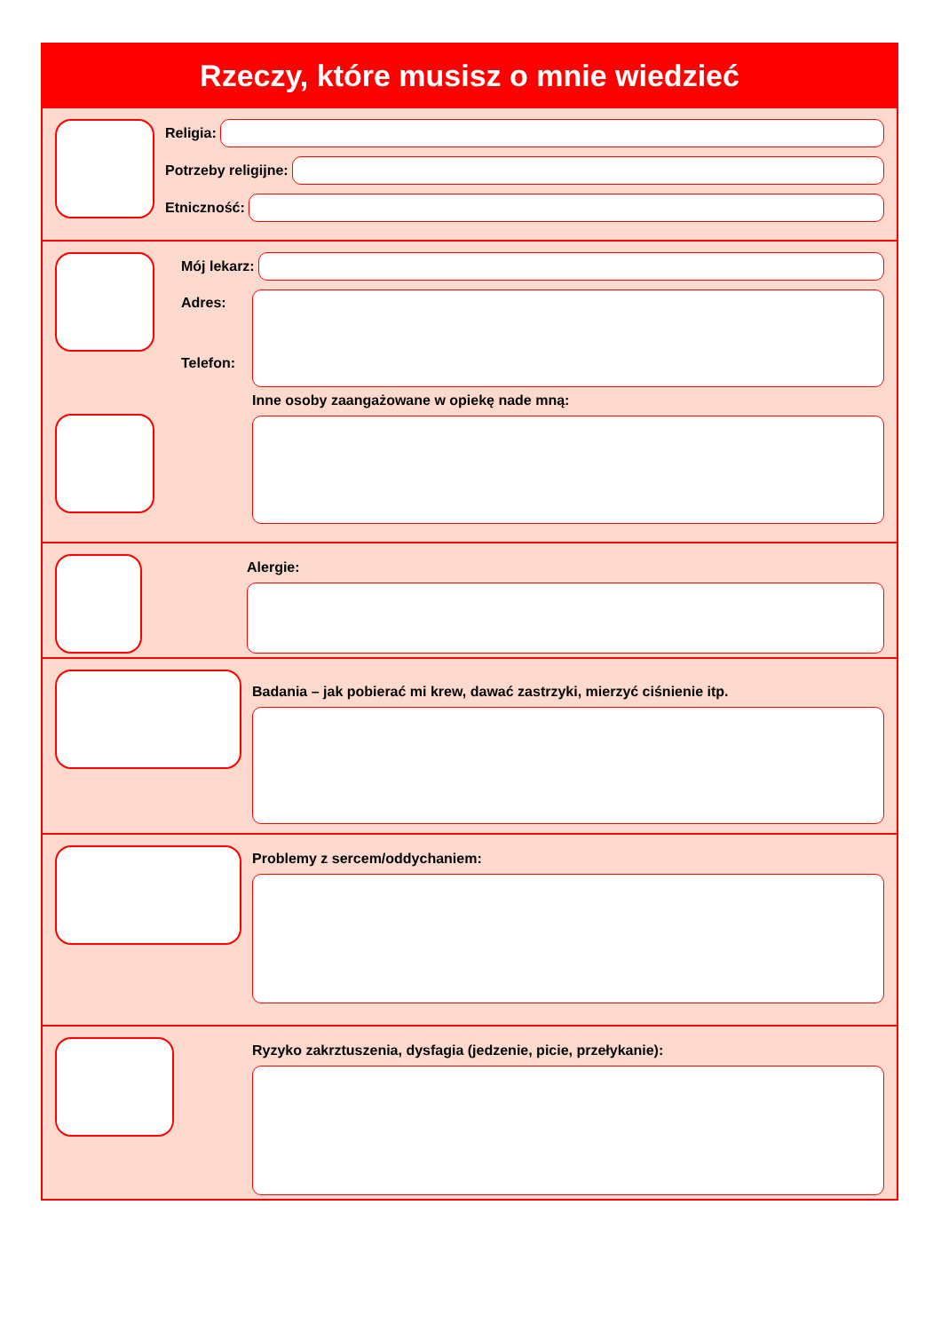Rzeczy, które musisz o mnie wiedzieć
Religia:
Potrzeby religijne:
Etniczność:
Mój lekarz:
Adres:
Telefon:
Inne osoby zaangażowane w opiekę nade mną:
Alergie:
Badania – jak pobierać mi krew, dawać zastrzyki, mierzyć ciśnienie itp.
Problemy z sercem/oddychaniem:
Ryzyko zakrztuszenia, dysfagia (jedzenie, picie, przełykanie):